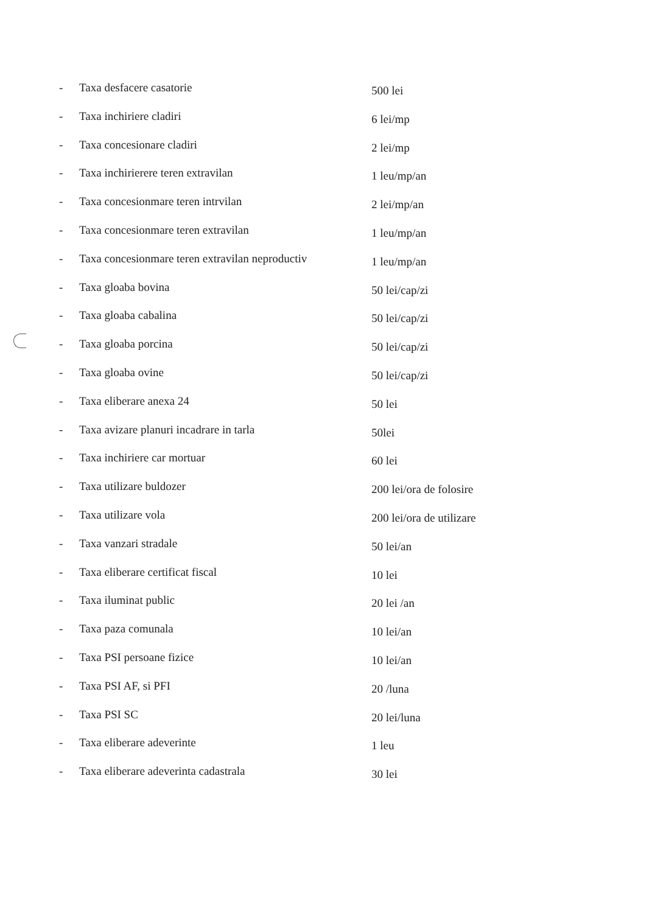- Taxa desfacere casatorie 500 lei
- Taxa inchiriere cladiri 6 lei/mp
- Taxa concesionare cladiri 2 lei/mp
- Taxa inchirierere teren extravilan 1 leu/mp/an
- Taxa concesionmare teren intrvilan 2 lei/mp/an
- Taxa concesionmare teren extravilan 1 leu/mp/an
- Taxa concesionmare teren extravilan neproductiv 1 leu/mp/an
- Taxa gloaba bovina 50 lei/cap/zi
- Taxa gloaba cabalina 50 lei/cap/zi
- Taxa gloaba porcina 50 lei/cap/zi
- Taxa gloaba ovine 50 lei/cap/zi
- Taxa eliberare anexa 24 50 lei
- Taxa avizare planuri incadrare in tarla 50lei
- Taxa inchiriere car mortuar 60 lei
- Taxa utilizare buldozer 200 lei/ora de folosire
- Taxa utilizare vola 200 lei/ora de utilizare
- Taxa vanzari stradale 50 lei/an
- Taxa eliberare certificat fiscal 10 lei
- Taxa iluminat public 20 lei /an
- Taxa paza comunala 10 lei/an
- Taxa PSI persoane fizice 10 lei/an
- Taxa PSI AF, si PFI 20 /luna
- Taxa PSI SC 20 lei/luna
- Taxa eliberare adeverinte 1 leu
- Taxa eliberare adeverinta cadastrala 30 lei